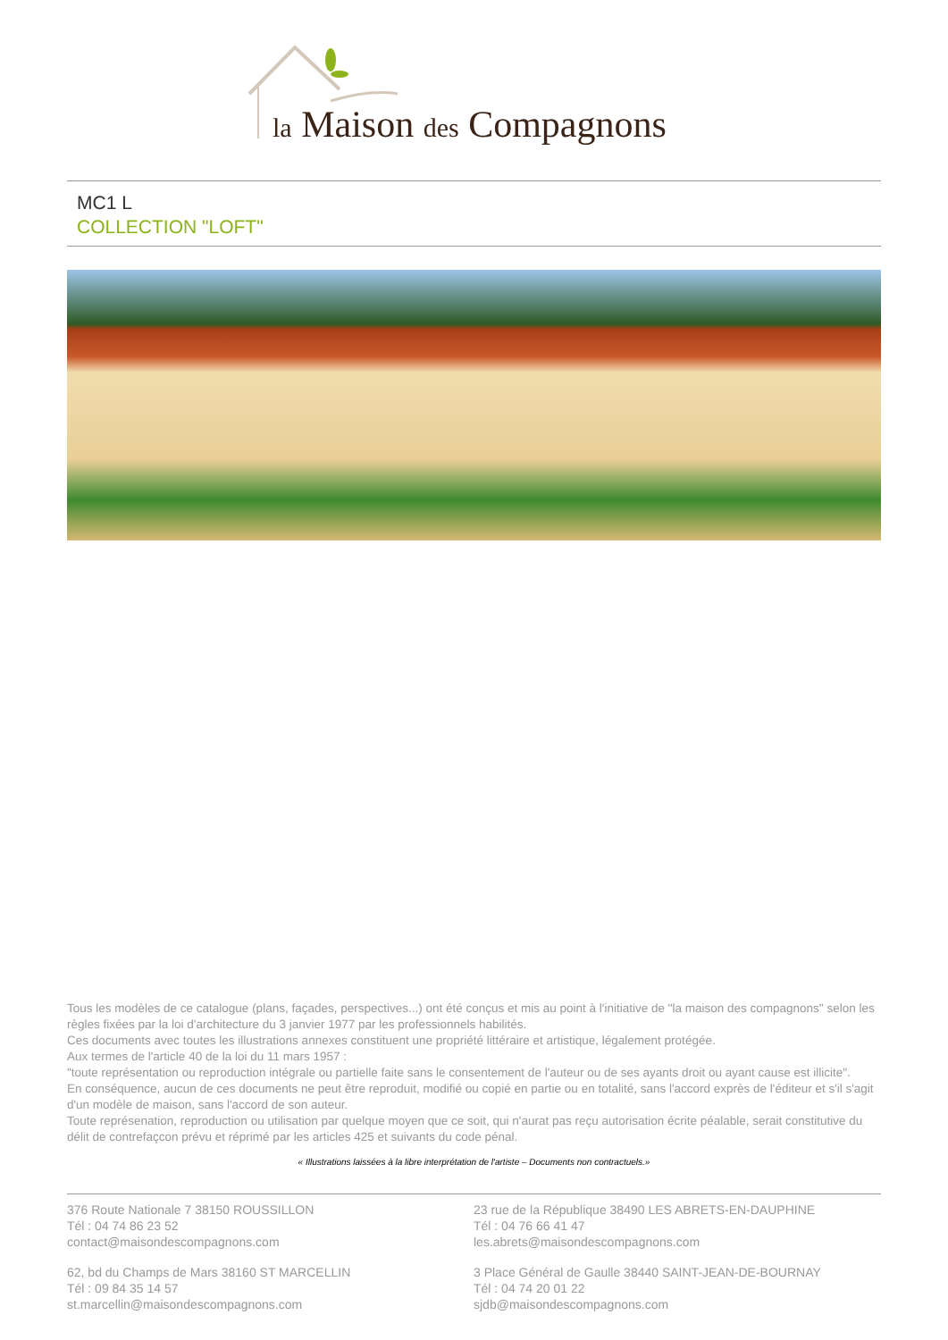la Maison des Compagnons
MC1 L
COLLECTION "LOFT"
Tous les modèles de ce catalogue (plans, façades, perspectives...) ont été conçus et mis au point à l'initiative de "la maison des compagnons" selon les règles fixées par la loi d'architecture du 3 janvier 1977 par les professionnels habilités.
Ces documents avec toutes les illustrations annexes constituent une propriété littéraire et artistique, légalement protégée.
Aux termes de l'article 40 de la loi du 11 mars 1957 :
"toute représentation ou reproduction intégrale ou partielle faite sans le consentement de l'auteur ou de ses ayants droit ou ayant cause est illicite".
En conséquence, aucun de ces documents ne peut être reproduit, modifié ou copié en partie ou en totalité, sans l'accord exprès de l'éditeur et s'il s'agit d'un modèle de maison, sans l'accord de son auteur.
Toute représenation, reproduction ou utilisation par quelque moyen que ce soit, qui n'aurat pas reçu autorisation écrite péalable, serait constitutive du délit de contrefaçcon prévu et réprimé par les articles 425 et suivants du code pénal.
« Illustrations laissées à la libre interprétation de l'artiste – Documents non contractuels.»
376 Route Nationale 7 38150 ROUSSILLON
Tél : 04 74 86 23 52
contact@maisondescompagnons.com
23 rue de la République 38490 LES ABRETS-EN-DAUPHINE
Tél : 04 76 66 41 47
les.abrets@maisondescompagnons.com
62, bd du Champs de Mars 38160 ST MARCELLIN
Tél : 09 84 35 14 57
st.marcellin@maisondescompagnons.com
3 Place Général de Gaulle 38440 SAINT-JEAN-DE-BOURNAY
Tél : 04 74 20 01 22
sjdb@maisondescompagnons.com